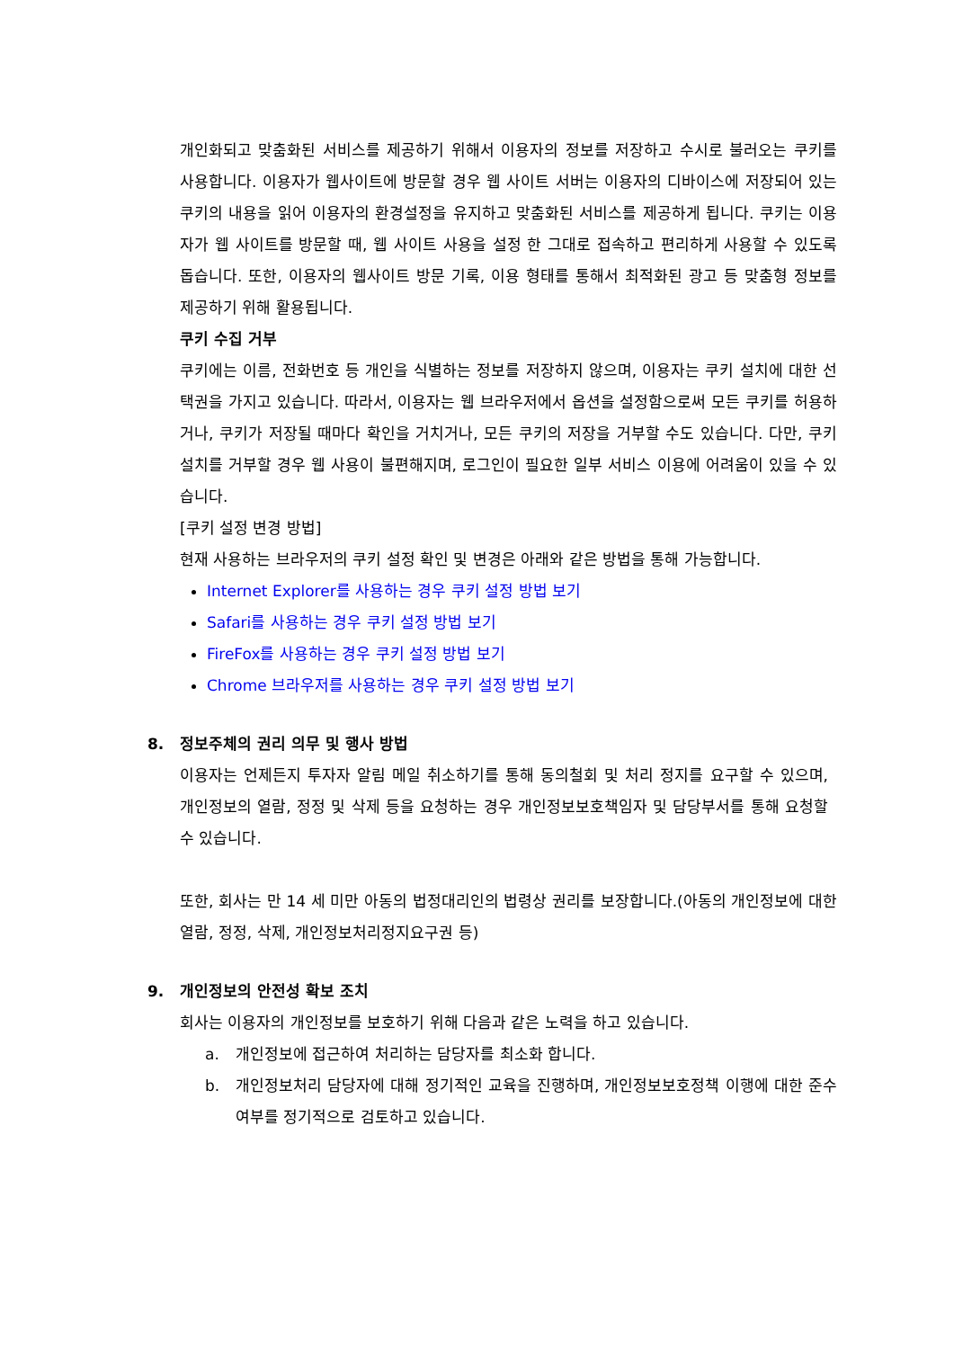개인화되고 맞춤화된 서비스를 제공하기 위해서 이용자의 정보를 저장하고 수시로 불러오는 쿠키를 사용합니다. 이용자가 웹사이트에 방문할 경우 웹 사이트 서버는 이용자의 디바이스에 저장되어 있는 쿠키의 내용을 읽어 이용자의 환경설정을 유지하고 맞춤화된 서비스를 제공하게 됩니다. 쿠키는 이용자가 웹 사이트를 방문할 때, 웹 사이트 사용을 설정 한 그대로 접속하고 편리하게 사용할 수 있도록 돕습니다. 또한, 이용자의 웹사이트 방문 기록, 이용 형태를 통해서 최적화된 광고 등 맞춤형 정보를 제공하기 위해 활용됩니다.
쿠키 수집 거부
쿠키에는 이름, 전화번호 등 개인을 식별하는 정보를 저장하지 않으며, 이용자는 쿠키 설치에 대한 선택권을 가지고 있습니다. 따라서, 이용자는 웹 브라우저에서 옵션을 설정함으로써 모든 쿠키를 허용하거나, 쿠키가 저장될 때마다 확인을 거치거나, 모든 쿠키의 저장을 거부할 수도 있습니다. 다만, 쿠키 설치를 거부할 경우 웹 사용이 불편해지며, 로그인이 필요한 일부 서비스 이용에 어려움이 있을 수 있습니다.
[쿠키 설정 변경 방법]
현재 사용하는 브라우저의 쿠키 설정 확인 및 변경은 아래와 같은 방법을 통해 가능합니다.
Internet Explorer를 사용하는 경우 쿠키 설정 방법 보기
Safari를 사용하는 경우 쿠키 설정 방법 보기
FireFox를 사용하는 경우 쿠키 설정 방법 보기
Chrome 브라우저를 사용하는 경우 쿠키 설정 방법 보기
8. 정보주체의 권리 의무 및 행사 방법
이용자는 언제든지 투자자 알림 메일 취소하기를 통해 동의철회 및 처리 정지를 요구할 수 있으며, 개인정보의 열람, 정정 및 삭제 등을 요청하는 경우 개인정보보호책임자 및 담당부서를 통해 요청할 수 있습니다.
또한, 회사는 만 14 세 미만 아동의 법정대리인의 법령상 권리를 보장합니다.(아동의 개인정보에 대한 열람, 정정, 삭제, 개인정보처리정지요구권 등)
9. 개인정보의 안전성 확보 조치
회사는 이용자의 개인정보를 보호하기 위해 다음과 같은 노력을 하고 있습니다.
a. 개인정보에 접근하여 처리하는 담당자를 최소화 합니다.
b. 개인정보처리 담당자에 대해 정기적인 교육을 진행하며, 개인정보보호정책 이행에 대한 준수여부를 정기적으로 검토하고 있습니다.